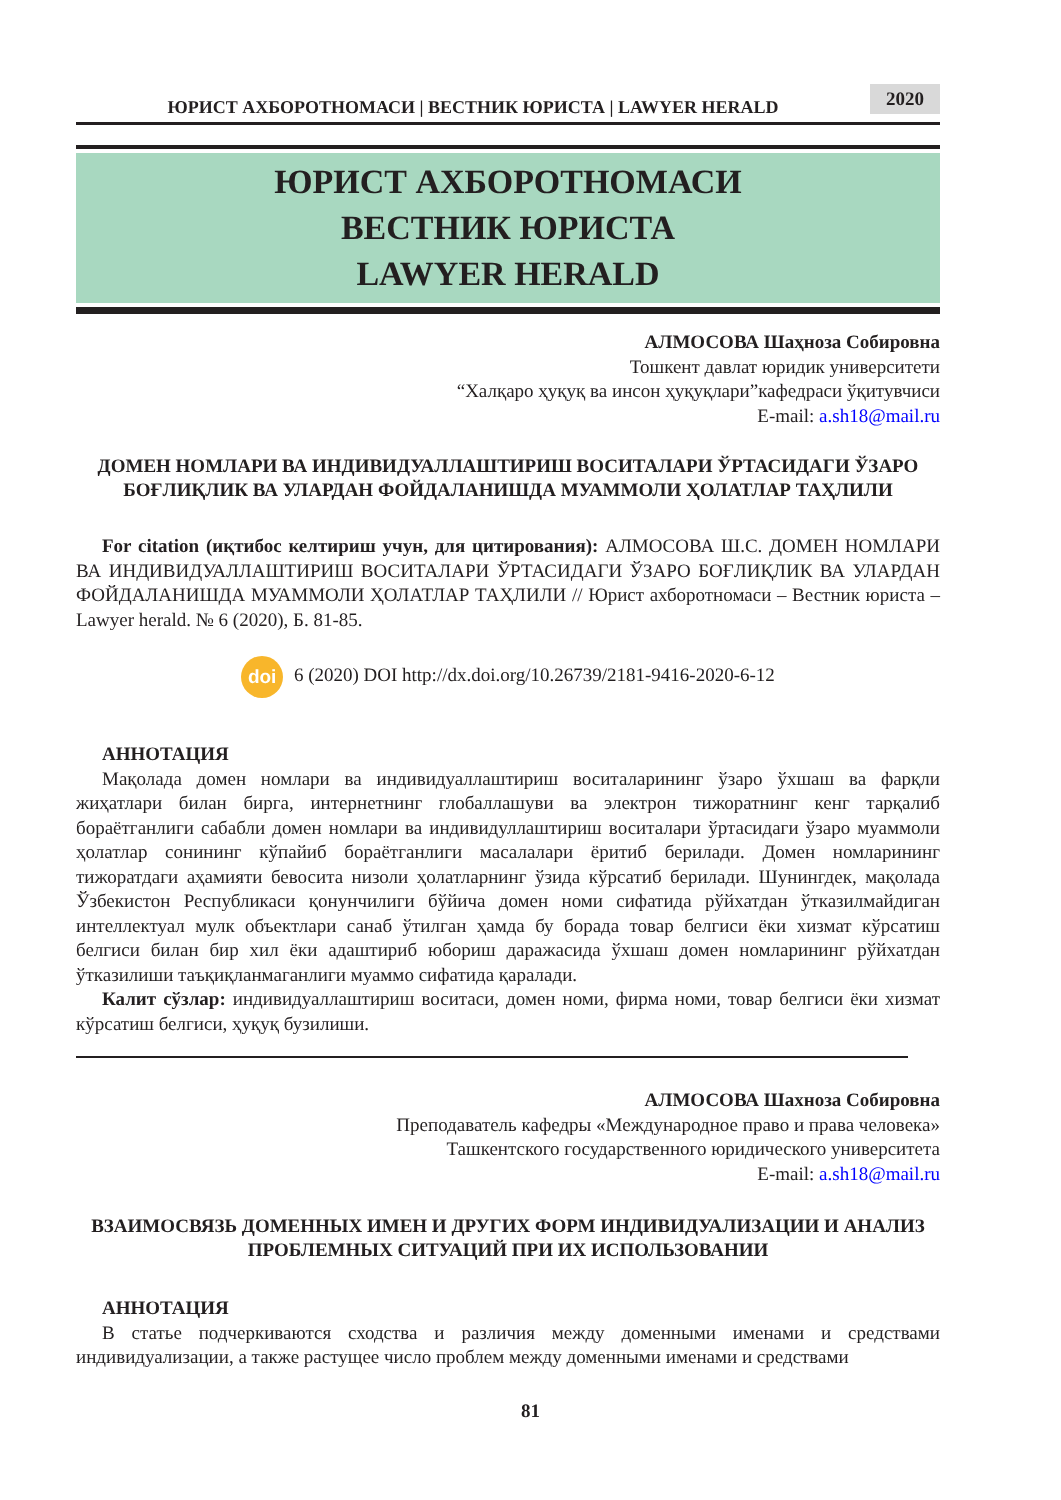ЮРИСТ АХБОРОТНОМАСИ | ВЕСТНИК ЮРИСТА | LAWYER HERALD
2020
ЮРИСТ АХБОРОТНОМАСИ
ВЕСТНИК ЮРИСТА
LAWYER HERALD
АЛМОСОВА Шаҳноза Собировна
Тошкент давлат юридик университети
“Халқаро ҳуқуқ ва инсон ҳуқуқлари”кафедраси ўқитувчиси
E-mail: a.sh18@mail.ru
ДОМЕН НОМЛАРИ ВА ИНДИВИДУАЛЛАШТИРИШ ВОСИТАЛАРИ ЎРТАСИДАГИ ЎЗАРО БОҒЛИҚЛИК ВА УЛАРДАН ФОЙДАЛАНИШДА МУАММОЛИ ҲОЛАТЛАР ТАҲЛИЛИ
For citation (иқтибос келтириш учун, для цитирования): АЛМОСОВА Ш.С. ДОМЕН НОМЛАРИ ВА ИНДИВИДУАЛЛАШТИРИШ ВОСИТАЛАРИ ЎРТАСИДАГИ ЎЗАРО БОҒЛИҚЛИК ВА УЛАРДАН ФОЙДАЛАНИШДА МУАММОЛИ ҲОЛАТЛАР ТАҲЛИЛИ // Юрист ахборотномаси – Вестник юриста – Lawyer herald. № 6 (2020), Б. 81-85.
doi 6 (2020) DOI http://dx.doi.org/10.26739/2181-9416-2020-6-12
АННОТАЦИЯ
Мақолада домен номлари ва индивидуаллаштириш воситаларининг ўзаро ўхшаш ва фарқли жиҳатлари билан бирга, интернетнинг глобаллашуви ва электрон тижоратнинг кенг тарқалиб бораётганлиги сабабли домен номлари ва индивидуллаштириш воситалари ўртасидаги ўзаро муаммоли ҳолатлар сонининг кўпайиб бораётганлиги масалалари ёритиб берилади. Домен номларининг тижоратдаги аҳамияти бевосита низоли ҳолатларнинг ўзида кўрсатиб берилади. Шунингдек, мақолада Ўзбекистон Республикаси қонунчилиги бўйича домен номи сифатида рўйхатдан ўтказилмайдиган интеллектуал мулк объектлари санаб ўтилган ҳамда бу борада товар белгиси ёки хизмат кўрсатиш белгиси билан бир хил ёки адаштириб юбориш даражасида ўхшаш домен номларининг рўйхатдан ўтказилиши таъқиқланмаганлиги муаммо сифатида қаралади.
Калит сўзлар: индивидуаллаштириш воситаси, домен номи, фирма номи, товар белгиси ёки хизмат кўрсатиш белгиси, ҳуқуқ бузилиши.
АЛМОСОВА Шахноза Собировна
Преподаватель кафедры «Международное право и права человека»
Ташкентского государственного юридического университета
E-mail: a.sh18@mail.ru
ВЗАИМОСВЯЗЬ ДОМЕННЫХ ИМЕН И ДРУГИХ ФОРМ ИНДИВИДУАЛИЗАЦИИ И АНАЛИЗ ПРОБЛЕМНЫХ СИТУАЦИЙ ПРИ ИХ ИСПОЛЬЗОВАНИИ
АННОТАЦИЯ
В статье подчеркиваются сходства и различия между доменными именами и средствами индивидуализации, а также растущее число проблем между доменными именами и средствами
81